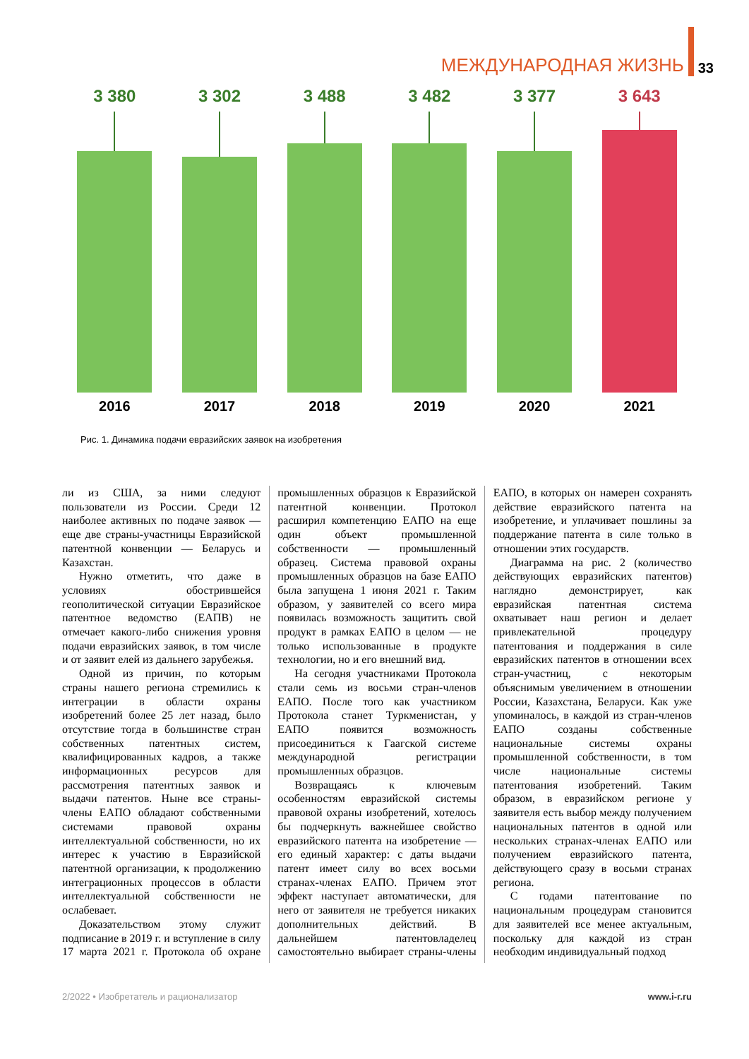МЕЖДУНАРОДНАЯ ЖИЗНЬ 33
3 380
2016
3 302
2017
3 488
2018
3 482
2019
3 377
2020
3 643
2021
Рис. 1. Динамика подачи евразийских заявок на изобретения
ли из США, за ними следуют пользователи из России. Среди 12 наиболее активных по подаче заявок — еще две страны-участницы Евразийской патентной конвенции — Беларусь и Казахстан.
Нужно отметить, что даже в условиях обострившейся геополитической ситуации Евразийское патентное ведомство (ЕАПВ) не отмечает какого-либо снижения уровня подачи евразийских заявок, в том числе и от заявит елей из дальнего зарубежья.
Одной из причин, по которым страны нашего региона стремились к интеграции в области охраны изобретений более 25 лет назад, было отсутствие тогда в большинстве стран собственных патентных систем, квалифицированных кадров, а также информационных ресурсов для рассмотрения патентных заявок и выдачи патентов. Ныне все страны-члены ЕАПО обладают собственными системами правовой охраны интеллектуальной собственности, но их интерес к участию в Евразийской патентной организации, к продолжению интеграционных процессов в области интеллектуальной собственности не ослабевает.
Доказательством этому служит подписание в 2019 г. и вступление в силу 17 марта 2021 г. Протокола об охране промышленных образцов к Евразийской патентной конвенции. Протокол расширил компетенцию ЕАПО на еще один объект промышленной собственности — промышленный образец. Система правовой охраны промышленных образцов на базе ЕАПО была запущена 1 июня 2021 г. Таким образом, у заявителей со всего мира появилась возможность защитить свой продукт в рамках ЕАПО в целом — не только использованные в продукте технологии, но и его внешний вид.
На сегодня участниками Протокола стали семь из восьми стран-членов ЕАПО. После того как участником Протокола станет Туркменистан, у ЕАПО появится возможность присоединиться к Гаагской системе международной регистрации промышленных образцов.
Возвращаясь к ключевым особенностям евразийской системы правовой охраны изобретений, хотелось бы подчеркнуть важнейшее свойство евразийского патента на изобретение — его единый характер: с даты выдачи патент имеет силу во всех восьми странах-членах ЕАПО. Причем этот эффект наступает автоматически, для него от заявителя не требуется никаких дополнительных действий. В дальнейшем патентовладелец самостоятельно выбирает страны-члены ЕАПО, в которых он намерен сохранять действие евразийского патента на изобретение, и уплачивает пошлины за поддержание патента в силе только в отношении этих государств.
Диаграмма на рис. 2 (количество действующих евразийских патентов) наглядно демонстрирует, как евразийская патентная система охватывает наш регион и делает привлекательной процедуру патентования и поддержания в силе евразийских патентов в отношении всех стран-участниц, с некоторым объяснимым увеличением в отношении России, Казахстана, Беларуси. Как уже упоминалось, в каждой из стран-членов ЕАПО созданы собственные национальные системы охраны промышленной собственности, в том числе национальные системы патентования изобретений. Таким образом, в евразийском регионе у заявителя есть выбор между получением национальных патентов в одной или нескольких странах-членах ЕАПО или получением евразийского патента, действующего сразу в восьми странах региона.
С годами патентование по национальным процедурам становится для заявителей все менее актуальным, поскольку для каждой из стран необходим индивидуальный подход
2/2022 • Изобретатель и рационализатор www.i-r.ru